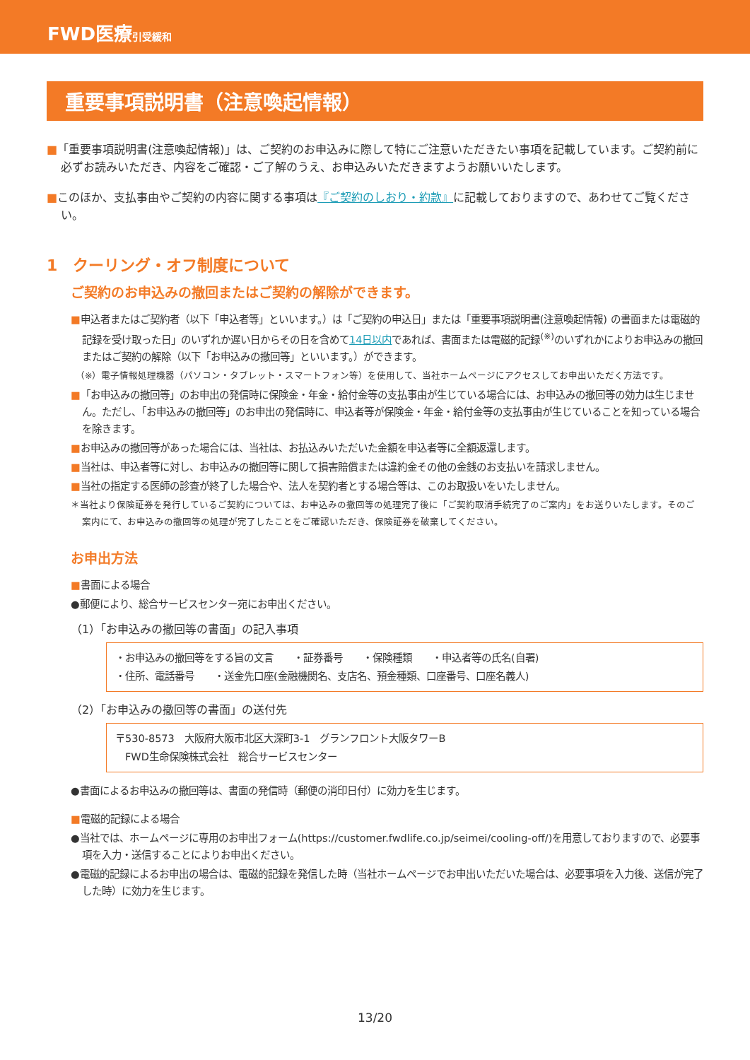FWD医療引受緩和
重要事項説明書（注意喚起情報）
■「重要事項説明書(注意喚起情報)」は、ご契約のお申込みに際して特にご注意いただきたい事項を記載しています。ご契約前に必ずお読みいただき、内容をご確認・ご了解のうえ、お申込みいただきますようお願いいたします。
■このほか、支払事由やご契約の内容に関する事項は『ご契約のしおり・約款』に記載しておりますので、あわせてご覧ください。
1　クーリング・オフ制度について
ご契約のお申込みの撤回またはご契約の解除ができます。
■申込者またはご契約者（以下「申込者等」といいます。）は「ご契約の申込日」または「重要事項説明書(注意喚起情報) の書面または電磁的記録を受け取った日」のいずれか遅い日からその日を含めて14日以内であれば、書面または電磁的記録<sup>(※)</sup>のいずれかによりお申込みの撤回またはご契約の解除（以下「お申込みの撤回等」といいます。）ができます。
　（※）電子情報処理機器（パソコン・タブレット・スマートフォン等）を使用して、当社ホームページにアクセスしてお申出いただく方法です。
■「お申込みの撤回等」のお申出の発信時に保険金・年金・給付金等の支払事由が生じている場合には、お申込みの撤回等の効力は生じません。ただし、「お申込みの撤回等」のお申出の発信時に、申込者等が保険金・年金・給付金等の支払事由が生じていることを知っている場合を除きます。
■お申込みの撤回等があった場合には、当社は、お払込みいただいた金額を申込者等に全額返還します。
■当社は、申込者等に対し、お申込みの撤回等に関して損害賠償または違約金その他の金銭のお支払いを請求しません。
■当社の指定する医師の診査が終了した場合や、法人を契約者とする場合等は、このお取扱いをいたしません。
＊当社より保険証券を発行しているご契約については、お申込みの撤回等の処理完了後に「ご契約取消手続完了のご案内」をお送りいたします。そのご案内にて、お申込みの撤回等の処理が完了したことをご確認いただき、保険証券を破棄してください。
お申出方法
■書面による場合
●郵便により、総合サービスセンター宛にお申出ください。
（1）「お申込みの撤回等の書面」の記入事項
・お申込みの撤回等をする旨の文言　　・証券番号　　・保険種類　　・申込者等の氏名(自署)
・住所、電話番号　　・送金先口座(金融機関名、支店名、預金種類、口座番号、口座名義人)
（2）「お申込みの撤回等の書面」の送付先
〒530-8573　大阪府大阪市北区大深町3-1　グランフロント大阪タワーB
　FWD生命保険株式会社　総合サービスセンター
●書面によるお申込みの撤回等は、書面の発信時（郵便の消印日付）に効力を生じます。
■電磁的記録による場合
●当社では、ホームページに専用のお申出フォーム(https://customer.fwdlife.co.jp/seimei/cooling-off/)を用意しておりますので、必要事項を入力・送信することによりお申出ください。
●電磁的記録によるお申出の場合は、電磁的記録を発信した時（当社ホームページでお申出いただいた場合は、必要事項を入力後、送信が完了した時）に効力を生じます。
13/20